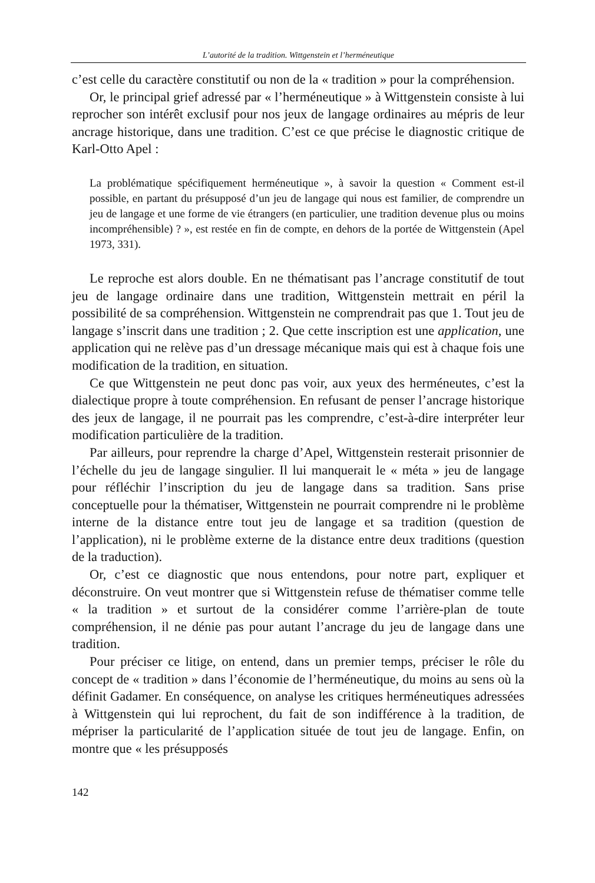L’autorité de la tradition. Wittgenstein et l’herméneutique
c’est celle du caractère constitutif ou non de la « tradition » pour la compréhension.
Or, le principal grief adressé par « l’herméneutique » à Wittgenstein consiste à lui reprocher son intérêt exclusif pour nos jeux de langage ordinaires au mépris de leur ancrage historique, dans une tradition. C’est ce que précise le diagnostic critique de Karl-Otto Apel :
La problématique spécifiquement herméneutique », à savoir la question « Comment est-il possible, en partant du présupposé d’un jeu de langage qui nous est familier, de comprendre un jeu de langage et une forme de vie étrangers (en particulier, une tradition devenue plus ou moins incompréhensible) ? », est restée en fin de compte, en dehors de la portée de Wittgenstein (Apel 1973, 331).
Le reproche est alors double. En ne thématisant pas l’ancrage constitutif de tout jeu de langage ordinaire dans une tradition, Wittgenstein mettrait en péril la possibilité de sa compréhension. Wittgenstein ne comprendrait pas que 1. Tout jeu de langage s’inscrit dans une tradition ; 2. Que cette inscription est une application, une application qui ne relève pas d’un dressage mécanique mais qui est à chaque fois une modification de la tradition, en situation.
Ce que Wittgenstein ne peut donc pas voir, aux yeux des herméneutes, c’est la dialectique propre à toute compréhension. En refusant de penser l’ancrage historique des jeux de langage, il ne pourrait pas les comprendre, c’est-à-dire interpréter leur modification particulière de la tradition.
Par ailleurs, pour reprendre la charge d’Apel, Wittgenstein resterait prisonnier de l’échelle du jeu de langage singulier. Il lui manquerait le « méta » jeu de langage pour réfléchir l’inscription du jeu de langage dans sa tradition. Sans prise conceptuelle pour la thématiser, Wittgenstein ne pourrait comprendre ni le problème interne de la distance entre tout jeu de langage et sa tradition (question de l’application), ni le problème externe de la distance entre deux traditions (question de la traduction).
Or, c’est ce diagnostic que nous entendons, pour notre part, expliquer et déconstruire. On veut montrer que si Wittgenstein refuse de thématiser comme telle « la tradition » et surtout de la considérer comme l’arrière-plan de toute compréhension, il ne dénie pas pour autant l’ancrage du jeu de langage dans une tradition.
Pour préciser ce litige, on entend, dans un premier temps, préciser le rôle du concept de « tradition » dans l’économie de l’herméneutique, du moins au sens où la définit Gadamer. En conséquence, on analyse les critiques herméneutiques adressées à Wittgenstein qui lui reprochent, du fait de son indifférence à la tradition, de mépriser la particularité de l’application située de tout jeu de langage. Enfin, on montre que « les présupposés
142